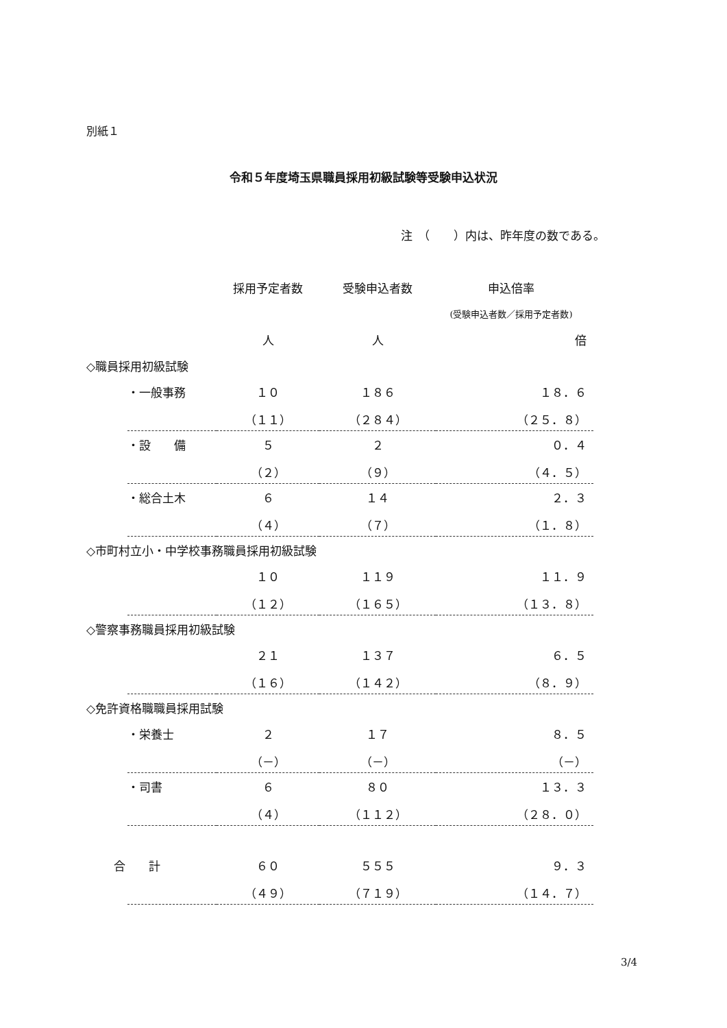別紙１
令和５年度埼玉県職員採用初級試験等受験申込状況
注　（　　）内は、昨年度の数である。
| | | 採用予定者数 | 受験申込者数 | 申込倍率 |
| | | | | (受験申込者数／採用予定者数) |
| | | 人 | 人 | 倍 |
| ◇職員採用初級試験 | | | | |
| | ・一般事務 | １０ | １８６ | １８．６ |
| | | （１１） | （２８４） | （２５．８） |
| | ・設 備 | ５ | ２ | ０．４ |
| | | （２） | （９） | （４．５） |
| | ・総合土木 | ６ | １４ | ２．３ |
| | | （４） | （７） | （１．８） |
| ◇市町村立小・中学校事務職員採用初級試験 | | | | |
| | | １０ | １１９ | １１．９ |
| | | （１２） | （１６５） | （１３．８） |
| ◇警察事務職員採用初級試験 | | | | |
| | | ２１ | １３７ | ６．５ |
| | | （１６） | （１４２） | （８．９） |
| ◇免許資格職職員採用試験 | | | | |
| | ・栄養士 | ２ | １７ | ８．５ |
| | | （－） | （－） | （－） |
| | ・司書 | ６ | ８０ | １３．３ |
| | | （４） | （１１２） | （２８．０） |
| 合 計 | | ６０ | ５５５ | ９．３ |
| | | （４９） | （７１９） | （１４．７） |
3/4